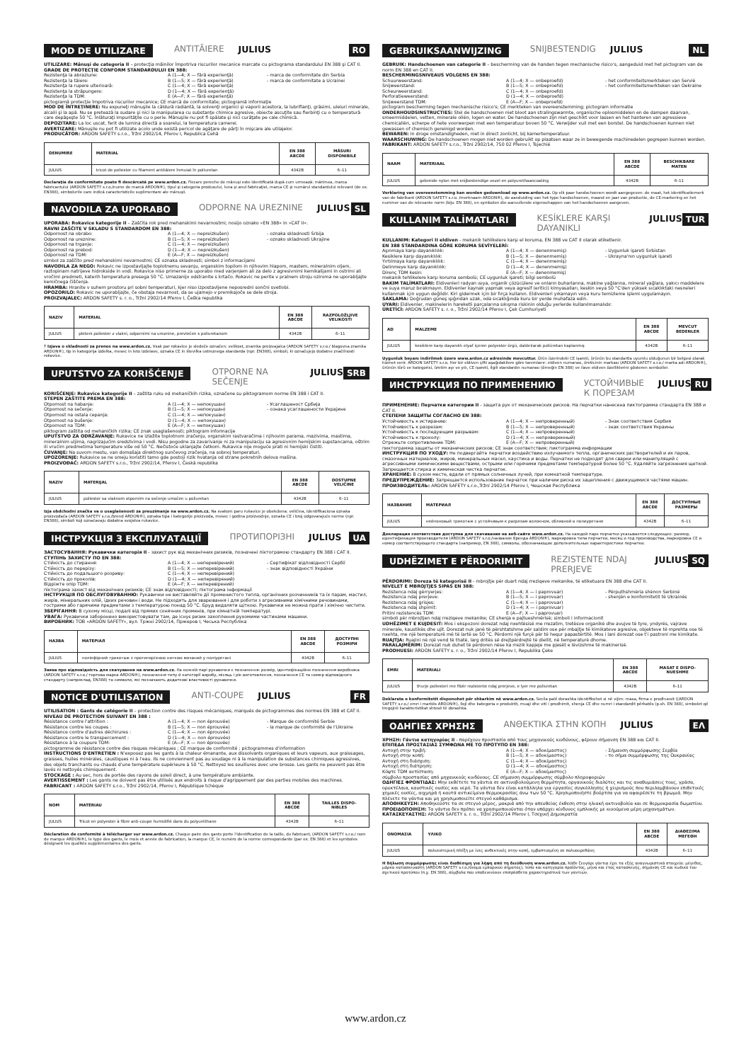MOD DE UTILIZARE ANTITĂIERE JULIUS RO
UTILIZARE: Mănuşi de categoria II – protecţia mâinilor împotriva riscurilor mecanice marcate cu pictograma standardului EN 388 şi CAT II.
GRADE DE PROTECŢIE CONFORM STANDARDULUI EN 388:
Rezistenţa la abraziune:
Rezistenţa la tăiere:
Rezistenţa la rupere ulterioară:
Rezistenţa la străpungere:
Rezistenţa la TDM:
A (1—4; X — fără experienţă)
B (1—5; X — fără experienţă)
C (1—4; X — fără experienţă)
D (1—4; X — fără experienţă)
E (A—F; X — fără experienţă)
- marca de conformitate din Serbia
- marca de conformitate a Ucrainei
pictogramă protecţie împotriva riscurilor mecanice; CE marcă de conformitate; pictogramă informaţie
MOD DE ÎNTREŢINERE: Nu expuneţi mănuşile la căldură radiantă, la solvenţi organici şi vaporii acestora, la lubrifianţi, grăsimi, uleiuri minerale, alcalii şi la apă. Nu se pretează la sudare şi nici la manipularea cu substanţe chimice agresive, obiecte ascuţite sau fierbinţi cu o temperatură care depăşeşte 50 °C. Înlăturaţi impurităţile cu o perie. Mănuşile nu pot fi spălate şi nici curăţate pe cale chimică.
DEPOZITARE: La loc uscat, ferit de lumina directă a soarelui, la temperatura camerei.
AVERTIZARE: Mănuşile nu pot fi utilizate acolo unde există pericol de agăţare de părţi în mişcare ale utilajelor.
PRODUCĂTOR: ARDON SAFETY s.r.o., Tržní 2902/14, Přerov I, Republica Cehă
| DENUMIRE | MATERIAL | EN 388 ABCDE | MĂSURI DISPONIBILE |
| --- | --- | --- | --- |
| JULIUS | tricot de poliester cu filament antităiere înmuiat în poliuretan | 4342B | 6–11 |
Declaraţia de conformitate poate fi descărcată pe www.ardon.cz. Fiecare pereche de mănuşi este identificată după cum urmează: mărimea, marca fabricantului (ARDON SAFETY s.r.o./nume de marcă ARDON®), tipul şi categoria produsului, luna şi anul fabricaţiei, marca CE şi numărul standardului relevant (de ex. EN388), simbolurile care indică caracteristicile suplimentare ale mănuşii.
NAVODILA ZA UPORABO ODPORNE NA UREZNINE JULIUS SL
UPORABA: Rokavice kategorije II – Zaščita rok pred mehanskimi nevarnostmi; nosijo oznako »EN 388« in »CAT II«.
RAVNI ZAŠČITE V SKLADU S STANDARDOM EN 388:
Odpornost na obrabo:
Odpornost na ureznine:
Odpornost na trganje:
Odpornost na prebod:
Odpornost na TDM:
A (1—4; X — nepreizkušen)
B (1—5; X — nepreizkušen)
C (1—4; X — nepreizkušen)
D (1—4; X — nepreizkušen)
E (A—F; X — nepreizkušen)
- oznaka skladnosti Srbija
- oznako skladnosti Ukrajine
simbol za zaščito pred mehanskimi nevarnostmi; CE oznaka skladnosti; simbol z informacijami
NAVODILA ZA NEGO: Rokavic ne izpostavljajte toplotnemu sevanju, organskim topilom in njihovim hlapom, mastem, mineralnim oljem, raztopinam natrijeve hidrokside in vodi. Rokavice niso primerne za uporabo med varjenjem ali za delo z agresivnimi kemikalijami in ostrimi ali vročimi predmeti, katerih temperatura presega 50 °C. Umazanijo odstranite s krtačo. Rokavic ne perite v pralnem stroju oziroma ne uporabljajte kemičnega čiščenja.
HRAMBA: Hranite v suhem prostoru pri sobni temperaturi, kjer niso izpostavljene neposredni sončni svetlobi.
OPOZORILO: Rokavic ne uporabljajte, če obstaja nevarnost, da se ujamejo v premikajoče se dele stroja.
PROIZVAJALEC: ARDON SAFETY s. r. o., Tržní 2902/14 Přerov I, Češka republika
| NAZIV | MATERIAL | EN 388 ABCDE | RAZPOLOŽLJIVE VELIKOSTI |
| --- | --- | --- | --- |
| JULIUS | pleteni poliester z vlakni, odpornimi na ureznine, prevlečen s poliuretanom | 4342B | 6–11 |
T Izjava o skladnosti za prenos na www.ardon.cz. Vsak par rokavice je sledeče označen: velikost, znamka proizvajalca (ARDON SAFETY s.r.o./ blagovna znamka ARDON®), tip in kategorija izdelka, mesec in leto izdelave, oznaka CE in številka ustreznega standarda (npr. EN388), simboli, ki označujejo dodatne značilnosti rokavice.
UPUTSTVO ZA KORIŠĆENJE OTPORNE NA SEČENJE JULIUS SRB
KORIŠĆENJE: Rukavice kategorije II – zaštita ruku od mehaničkih rizika, označene su piktogramom norme EN 388 i CAT II.
STEPEN ZAŠTITE PREMA EN 388:
Otpornost na habanje:
Otpornost na sečenje:
Otpornost na ostala cepanja:
Otpornost na bušenje:
Otpornost na TDM:
A (1—4; X — непокушан)
B (1—5; X — непокушан)
C (1—4; X — непокушан)
D (1—4; X — непокушан)
E (A—F; X — непокушан)
- Усаглашеност Србија
- ознака усаглашености Украјине
piktogram zaštita od mehaničkih rizika; CE znak usaglašenosti; piktogram informacije
UPUTSTVO ZA ODRŽAVANJE: Rukavice ne izlažite toplotnom zračenju, organskim rastvaračima i njihovim parama, mazivima, mastima, mineralnim uljima, nagrizajućim sredstvima i vodi. Nisu pogodne za zavarivanje ni za manipulaciju sa agresivnim hemijskim supstancama, oštrim ili vrućim predmetima temperature više od 50 °C. Nečistoće uklanjajte četkom. Rukavice nije moguće prati ni hemijski čistiti.
ČUVANJE: Na suvom mestu, van domašaja direktnog sunčevog zračenja, na sobnoj temperaturi.
UPOZORENJE: Rukavice se ne smeju koristiti tamo gde postoji rizik hvatanja od strane pokretnih delova mašina.
PROIZVOĐAČ: ARDON SAFETY s.r.o., Tržní 2902/14, Přerov I, Česká republika
| NAZIV | MATERIJAL | EN 388 ABCDE | DOSTUPNE VELIČINE |
| --- | --- | --- | --- |
| JULIUS | poliester sa vlaknom otpornim na sečenje umočen u poliuretan | 4342B | 6–11 |
Izja obdchodní značka va o usaglašenosti za preuzimanje na www.ardon.cz. Na svakom paru rukavice je obeležena: veličina, identifikaciona oznaka proizvođača (ARDON SAFETY s.r.o./brend ARDON®), oznaka tipa i kategorije proizvoda, mesec i godina proizvodnje, oznaka CE i broj odgovarajuće norme (npr. EN388), simboli koji označavaju dodatna svojstva rukavice.
ІНСТРУКЦІЯ З ЕКСПЛУАТАЦІЇ ПРОТИПОРІЗНІ JULIUS UA
ЗАСТОСУВАННЯ: Рукавички категорія II - захист рук від механічних ризиків, позначені піктограмою стандарту EN 388 і CAT II.
СТУПІНЬ ЗАХИСТУ ПО EN 388:
Стійкість до стирання:
Стійкість до перерізу:
Стійкість до подальшого розриву:
Стійкість до проколів:
Відріжте опір TDM:
A (1—4; X — неперевірений)
B (1—5; X — неперевірений)
C (1—4; X — неперевірений)
D (1—4; X — неперевірений)
E (A—F; X — неперевірений)
- Сертифікат відповідності Сербії
- знак відповідності України
піктограма захист від механічних ризиків; CE знак відповідності; піктограма інформації
ІНСТРУКЦІЯ ПО ОБСЛУГОВУВАННЮ: Рукавички не виставляйте дії променистого тепла, органічних розчинників та їх парам, мастил, жирів, мінеральних олій, їдких речовин і води. Не підходять для зварювання і для роботи з агресивними хімічними речовинами, гострими або гарячими предметами з температурою понад 50 °C. Бруд видаляти щіткою. Рукавички не можна прати і хімічно чистити.
ЗБЕРІГАННЯ: В сухому місці, подалі від прямих сонячних променів, при кімнатній температурі.
УВАГА: Рукавички заборонено використовувати там, де існує ризик захоплення рухомими частинами машини.
ВИРОБНИК: ТОВ «ARDON SAFETY», вул. Тржні 2902/14, Пржеров I, Чеська Республіка
| НАЗВА | МАТЕРІАЛ | EN 388 ABCDE | ДОСТУПНІ РОЗМІРИ |
| --- | --- | --- | --- |
| JULIUS | поліефірний трикотаж з протипорізною ниткою мочаний у поліуретані | 4342B | 6–11 |
Заява про відповідність для скачування на www.ardon.cz. На кожній парі рукавички є позначення: розмір, ідентифікаційне позначення виробника (ARDON SAFETY s.r.o./ торгова марка ARDON®), позначення типу й категорії виробу, місяць і рік виготовлення, позначення CE та номер відповідного стандарту (наприклад, EN388) та символи, які позначають додаткові властивості рукавички.
NOTICE D'UTILISATION ANTI-COUPE JULIUS FR
UTILISATION : Gants de catégorie II – protection contre des risques mécaniques, marqués de pictogrammes des normes EN 388 et CAT II.
NIVEAU DE PROTECTION SUIVANT EN 388 :
Résistance contre l'attrition :
Résistance contre les coupes :
Résistance contre d'autres déchirures :
Résistance contre le transpercement :
Résistance à la coupure TDM:
A (1—4; X — non éprouvée)
B (1—5; X — non éprouvée)
C (1—4; X — non éprouvée)
D (1—4; X — non éprouvée)
E (A—F; X — non éprouvée)
- Marque de conformité Serbie
- la marque de conformité de l'Ukraine
pictogramme de résistance contre des risques mécaniques ; CE marque de conformité ; pictogrammes d'information
INSTRUCTIONS D'ENTRETIEN : N'exposez pas les gants à la chaleur émanante, aux dissolvants organiques et leurs vapeurs, aux graissages, graisses, huiles minérales, caustiques ni à l'eau. Ils ne conviennent pas au soudage ni à la manipulation de substances chimiques agressives, des objets tranchants ou chauds d'une température supérieure à 50 °C. Nettoyez les souillures avec une brosse. Les gants ne peuvent pas être lavés ni nettoyés chimiquement.
STOCKAGE : Au sec, hors de portée des rayons de soleil direct, à une température ambiante.
AVERTISSEMENT : Les gants ne doivent pas être utilisés aux endroits à risque d'agrippement par des parties mobiles des machines.
FABRICANT : ARDON SAFETY s.r.o., Tržní 2902/14, Přerov I, République tchèque
| NOM | MATÉRIAU | EN 388 ABCDE | TAILLES DISPO- NIBLES |
| --- | --- | --- | --- |
| JULIUS | Tricot en polyester à fibre anti-coupe humidifié dans du polyuréthane | 4342B | 6–11 |
Déclaration de conformité à télécharger sur www.ardon.cz. Chaque paire des gants porte l'identification de la taille, du fabricant, (ARDON SAFETY s.r.o./ nom de marque ARDON®), le type des gants, le mois et année de fabrication, la marque CE, le numéro de la norme correspondante (par ex. EN 388) et les symboles désignant les qualités supplémentaires des gants.
GEBRUIKSAANWIJZING SNIJBESTENDIG JULIUS NL
GEBRUIK: Handschoenen van categorie II – bescherming van de handen tegen mechanische risico's, aangeduid met het pictogram van de norm EN 388 en CAT II.
BESCHERMINGSNIVEAUS VOLGENS EN 388:
Schuurweerstand:
Snijweerstand:
Scheurweerstand:
Perforatieweerstand:
Snijweerstand TDM:
A (1—4; X — onbeproefd)
B (1—5; X — onbeproefd)
C (1—4; X — onbeproefd)
D (1—4; X — onbeproefd)
E (A—F; X — onbeproefd)
- het conformiteitsmerkteken van Servië
- het conformiteitsmerkteken van Oekraïne
pictogram bescherming tegen mechanische risico's; CE merkteken van overeenstemming; pictogram informatie
ONDERHOUDSINSTRUCTIES: Stel de handschoenen niet bloot aan stralingswarmte, organische oplosmiddelen en de dampen daarvan, smeermiddelen, vetten, minerale oliën, logen en water. De handschoenen zijn niet geschikt voor lassen en het hanteren van agressieve chemicaliën, scherpe of hete voorwerpen met een temperatuur boven 50 °C. Verwijder vuil met een borstel. De handschoenen kunnen niet gewassen of chemisch gereinigd worden.
BEWAREN: In droge omstandigheden, niet in direct zonlicht, bij kamertemperatuur.
WAARSCHUWING: De handschoenen mogen niet worden gebruikt op plaatsen waar ze in bewegende machinedelen gegrepen kunnen worden.
FABRIKANT: ARDON SAFETY s.r.o., Tržní 2902/14, 750 02 Přerov I, Tsjechië
| NAAM | MATERIAAL | EN 388 ABCDE | BESCHIKBARE MATEN |
| --- | --- | --- | --- |
| JULIUS | gebreide nylon met snijbestendige vezel en polyurethaancoating | 4342B | 6–11 |
Verklaring van overeenstemming kan worden gedownload op www.ardon.cz. Op elk paar handschoenen wordt aangegeven: de maat, het identificatiemerk van de fabrikant (ARDON SAFETY s.r.o. /merknaam ARDON®), de aanduiding van het type handschoenen, maand en jaar van productie, de CE-markering en het nummer van de relevante norm (bijv. EN 388), en symbolen die aanvullende eigenschappen van het handschoenen aangeven.
KULLANIM TALİMATLARI KESİKLERE KARŞI DAYANIKLI JULIUS TUR
KULLANIM: Kategori II eldiven - mekanik tehlikelere karşı el koruma, EN 388 ve CAT II olarak etiketlenir.
EN 388 STANDARDINA GÖRE KORUMA SEVİYELERİ:
Aşınmaya karşı dayanıklılık:
Kesiklere karşı dayanıklılık:
Yırtılmaya karşı dayanıklılık:
Delinmeye karşı dayanıklılık:
Direnç TDM kesin:
A (1—4; X — denenmemiş)
B (1—5; X — denenmemiş)
C (1—4; X — denenmemiş)
D (1—4; X — denenmemiş)
E (A—F; X — denenmemiş)
- Uygunluk işareti Sırbistan
- Ukrayna'nın uygunluk işareti
mekanik tehlikelere karşı koruma sembolü; CE uygunluk işareti; bilgi sembolü
BAKIM TALİMATLARI: Eldivenleri radyan ısıya, organik çözücülere ve onların buharlarına, makine yağlarına, mineral yağlara, yakıcı maddelere ve suya maruz bırakmayın. Eldivenler kaynak yapmak veya agresif (eritici) kimyasalları, keskin veya 50 °C'den yüksek sıcaklıktaki nesneleri kullanmak için uygun değildir. Kiri gidermek için bir fırça kullanın. Eldivenleri yıkamayın veya kuru temizleme işlemi uygulamayın.
SAKLAMA: Doğrudan güneş ışığından uzak, oda sıcaklığında kuru bir yerde muhafaza edin.
UYARI: Eldivenler, makinelerin hareketli parçalarına sıkışma riskinin olduğu yerlerde kullanılmamalıdır.
ÜRETİCİ: ARDON SAFETY s. r. o., Tržní 2902/14 Přerov I, Çek Cumhuriyeti
| AD | MALZEME | EN 388 ABCDE | MEVCUT BEDENLER |
| --- | --- | --- | --- |
| JULIUS | kesiklere karşı dayanıklı elyaf içeren polyester örgü, daldırılarak poliüretan kaplanmış | 4342B | 6–11 |
Uygunluk beyanı indirilmek üzere www.ardon.cz adresinde mevcuttur. Ürün üzerindeki CE işareti, ürünün bu standartla uyumlu olduğunun bir belgesi olarak hizmet verir. ARDON SAFETY s.r.o. Her bir eldiven çifti aşağıdakilere göre tanımlanır: eldiven numarası, üreticinin markası (ARDON SAFETY s.r.o./ marka adı ARDON®), ürünün türü ve kategorisi, üretim ayı ve yılı, CE işareti, ilgili standardın numarası (örneğin EN 388) ve ilave eldiven özelliklerini gösteren semboller.
ИНСТРУКЦИЯ ПО ПРИМЕНЕНИЮ УСТОЙЧИВЫЕ К ПОРЕЗАМ JULIUS RU
ПРИМЕНЕНИЕ: Перчатки категории II - защита рук от механических рисков. На перчатки нанесена пиктограмма стандарта EN 388 и CAT II.
СТЕПЕНИ ЗАЩИТЫ СОГЛАСНО EN 388:
Устойчивость к истиранию:
Устойчивость к разрезам:
Устойчивость к последующим разрывам:
Устойчивость к проколу:
Отрежьте сопротивление TDM:
A (1—4; X — непроверенный)
B (1—5; X — непроверенный)
C (1—4; X — непроверенный)
D (1—4; X — непроверенный)
E (A—F; X — непроверенный)
- Знак соответствия Сербия
- знак соответствия Украины
пиктограмма защиты от механических рисков; CE знак соответствия; пиктограмма информации
ИНСТРУКЦИЯ ПО УХОДУ: Не подвергайте перчатки воздействию излучаемого тепла, органических растворителей и их паров, смазочных материалов, жиров, минеральных масел, каустика и воды. Перчатки не подходят для сварки или манипуляций с агрессивными химическими веществами, острыми или горячими предметами температурой более 50 °C. Удаляйте загрязнения щеткой. Запрещается стирка и химическая чистка перчаток.
ХРАНЕНИЕ: В сухом месте, вдали от прямых солнечных лучей, при комнатной температуре.
ПРЕДУПРЕЖДЕНИЕ: Запрещается использование перчаток при наличии риска их зацепления с движущимися частями машин.
ПРОИЗВОДИТЕЛЬ: ARDON SAFETY s.r.o.,Tržní 2902/14 Přerov I, Чешская Республика
| НАЗВАНИЕ | МАТЕРИАЛ | EN 388 ABCDE | ДОСТУПНЫЕ РАЗМЕРЫ |
| --- | --- | --- | --- |
| JULIUS | нейлоновый трикотаж с устойчивым к разрезам волокном, обливной в полиуретане | 4342B | 6–11 |
Декларация соответствия доступна для скачивания на веб-сайте www.ardon.cz. На каждой паре перчатки указывается следующее: размер, идентификация производителя (ARDON SAFETY s.r.o./название бренда ARDON®), маркировка типа перчатки, месяц и год производства, маркировка CE и номер соответствующего стандарта (например, EN 388), символы, обозначающие дополнительные характеристики перчатки.
UDHËZIMET E PËRDORIMIT REZISTENTE NDAJ PRERJEVE JULIUS SQ
PËRDORIMI: Doreza të kategorisë II - mbrojtje për duart ndaj rreziqeve mekanike, të etiketuara EN 388 dhe CAT II.
NIVELET E MBROJTJES SIPAS EN 388:
Rezistenca ndaj gërryerjes:
Rezistenca ndaj prerjeve:
Rezistenca ndaj grisjes:
Rezistenca ndaj shpimit:
Pritini rezistencës TDM:
A (1—4; X — i paprovuar)
B (1—5; X — i paprovuar)
C (1—4; X — i paprovuar)
D (1—4; X — i paprovuar)
E (A—F; X — i paprovuar)
- Përputhshmëria shënon Serbinë
- shenjën e konformitetit të Ukrainës
simboli për mbrojtjen ndaj rreziqeve mekanike; CE shenja e pajtueshmërisë; simboli i informacionit
UDHËZIMET E KUJDESIT: Mos i ekspozoni dorezat ndaj nxehtësisë me rrezatim, tretësve organikë dhe avujve të tyre, yndyrës, vajrave minerale, kaustikës dhe ujit. Dorezat nuk janë të përshtatshme për saldim ose për mbajtje të kimikateve agresive, objekteve të mprehta ose të nxehta, me një temperaturë më të lartë se 50 °C. Përdorni një furçë për të hequr papastërtitë. Mos i lani dorezat ose t'i pastroni me kimikate.
RUAJTJA: Ruajini në një vend të thatë, larg dritës së drejtpërdrejtë të diellit, në temperaturë dhome.
PARALAJMËRIM: Dorezat nuk duhet të përdoren nëse ka rrezik kapjeje me pjesët e lëvizshme të makinerisë.
PRODHUESI: ARDON SAFETY s. r. o., Tržní 2902/14 Přerov I, Republika Çeke
| EMRI | MATERIALI | EN 388 ABCDE | MASAT E DISPO- NUESHME |
| --- | --- | --- | --- |
| JULIUS | thurje poliesteri me fibër rezistente ndaj prerjeve, e lyer me poliuretan | 4342B | 6–11 |
Deklarata e konformitetit disponohet për shkarkim në www.ardon.cz. Secila palë dorashka identifikohet si në vijim: masa, firma e prodhuesit ((ARDON SAFETY s.r.o./ emri i markës ARDON®), lloji dhe kategoria e produktit, muaji dhe viti i prodhimit, shenja CE dhe numri i standardit përkatës (p.sh. EN 388), simbolet që tregojnë karakteristikat shtesë të dorashka.
ΟΔΗΓΙΕΣ ΧΡΗΣΗΣ ΑΝΘΕΚΤΙΚΑ ΣΤΗΝ ΚΟΠΗ JULIUS ΕΛ
ΧΡΗΣΗ: Γάντια κατηγορίας II - παρέχουν προστασία από τους μηχανικούς κινδύνους, φέρουν σήμανση EN 388 και CAT II.
ΕΠΙΠΕΔΑ ΠΡΟΣΤΑΣΙΑΣ ΣΥΜΦΩΝΑ ΜΕ ΤΟ ΠΡΟΤΥΠΟ EN 388:
Αντοχή στην τριβή:
Αντοχή στην κοπή:
Αντοχή στη διάσχιση:
Αντοχή στη διάτρηση:
Κόψτε TDM αντίσταση:
A (1—4; X — αδοκίμαστος)
B (1—5; X — αδοκίμαστος)
C (1—4; X — αδοκίμαστος)
D (1—4; X — αδοκίμαστος)
E (A—F; X — αδοκίμαστος)
- Σήμανση συμμόρφωσης Σερβία
- το σήμα συμμόρφωσης της Ουκρανίας
σύμβολο προστασίας από μηχανικούς κινδύνους. CE σήμανση συμμόρφωσης σύμβολο πληροφοριών
ΟΔΗΓΙΕΣ ΦΡΟΝΤΙΔΑΣ: Μην εκθέτετε τα γάντια σε ακτινοβολούμενη θερμότητα, οργανικούς διαλύτες και τις αναθυμιάσεις τους, γράσα, ορυκτέλαια, καυστικές ουσίες και νερό. Τα γάντια δεν είναι κατάλληλα για εργασίες συγκόλλησης ή χειρισμούς που περιλαμβάνουν επιθετικές χημικές ουσίες, αιχμηρά ή καυτά αντικείμενα θερμοκρασίας άνω των 50 °C. Χρησιμοποιήστε βούρτσα για να αφαιρέσετε τη βρωμιά. Μην πλένετε τα γάντια και μη χρησιμοποιείτε στεγνό καθάρισμα.
ΑΠΟΘΗΚΕΥΣΗ: Αποθηκεύστε τα σε στεγνό μέρος, μακριά από την απευθείας έκθεση στην ηλιακή ακτινοβολία και σε θερμοκρασία δωματίου.
ΠΡΟΕΙΔΟΠΟΙΗΣΗ: Τα γάντια δεν πρέπει να χρησιμοποιούνται όταν υπάρχει κίνδυνος εμπλοκής με κινούμενα μέρη μηχανημάτων.
ΚΑΤΑΣΚΕΥΑΣΤΗΣ: ARDON SAFETY s. r. o., Tržní 2902/14 Přerov I, Τσεχική Δημοκρατία
| ΟΝΟΜΑΣΙΑ | ΥΛΙΚΟ | EN 388 ABCDE | ΔΙΑΘΕΣΙΜΑ ΜΕΓΕΘΗ |
| --- | --- | --- | --- |
| JULIUS | πολυεστερική πλέξη με ίνες ανθεκτικές στην κοπή, εμβαπτισμένη σε πολυουρεθάνη | 4342B | 6–11 |
Η δήλωση συμμόρφωσης είναι διαθέσιμη για λήψη από τη διεύθυνση www.ardon.cz. Κάθε ζευγάρι γάντια έχει τα εξής αναγνωριστικά στοιχεία: μέγεθος, μάρκα κατασκευαστή (ARDON SAFETY s.r.o./όνομα εμπορικού σήματος), τύπο και κατηγορία προϊόντος, μήνα και έτος κατασκευής, σήμανση CE και κωδικό του σχετικού προτύπου (π.χ. EN 388), σύμβολα που υποδεικνύουν επιπρόσθετα χαρακτηριστικά των γαντιών.
www.ardon.cz